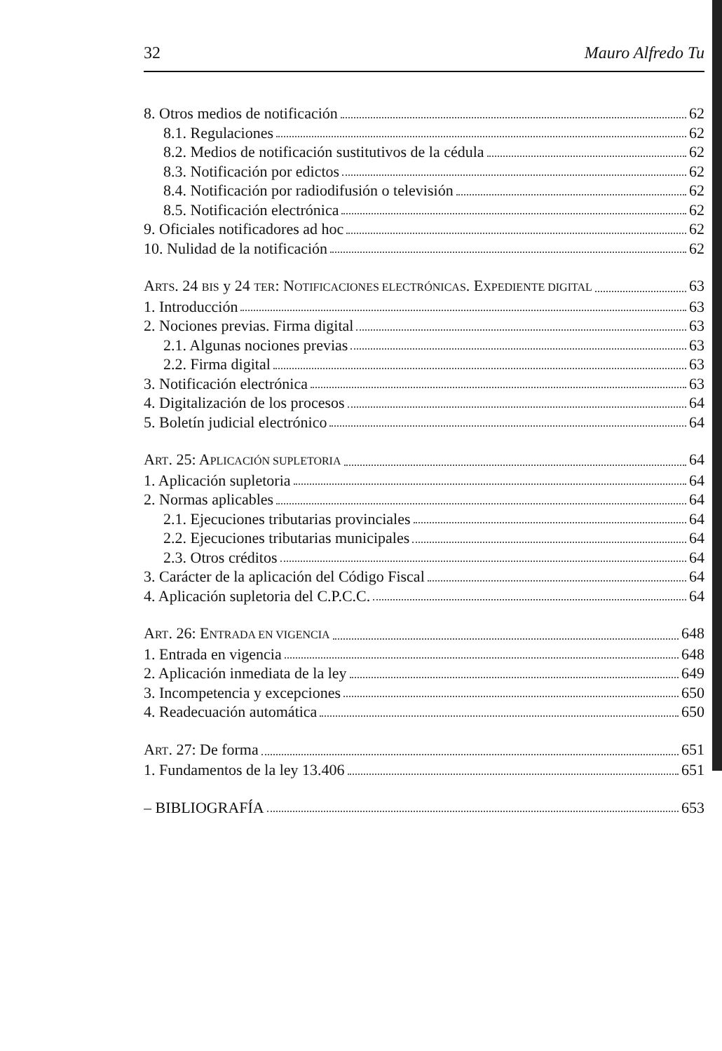32 Mauro Alfredo Tu
8. Otros medios de notificación 62
8.1. Regulaciones 62
8.2. Medios de notificación sustitutivos de la cédula 62
8.3. Notificación por edictos 62
8.4. Notificación por radiodifusión o televisión 62
8.5. Notificación electrónica 62
9. Oficiales notificadores ad hoc 62
10. Nulidad de la notificación 62
ARTS. 24 BIS y 24 TER: NOTIFICACIONES ELECTRÓNICAS. EXPEDIENTE DIGITAL 63
1. Introducción 63
2. Nociones previas. Firma digital 63
2.1. Algunas nociones previas 63
2.2. Firma digital 63
3. Notificación electrónica 63
4. Digitalización de los procesos 64
5. Boletín judicial electrónico 64
ART. 25: APLICACIÓN SUPLETORIA 64
1. Aplicación supletoria 64
2. Normas aplicables 64
2.1. Ejecuciones tributarias provinciales 64
2.2. Ejecuciones tributarias municipales 64
2.3. Otros créditos 64
3. Carácter de la aplicación del Código Fiscal 64
4. Aplicación supletoria del C.P.C.C. 64
ART. 26: ENTRADA EN VIGENCIA 648
1. Entrada en vigencia 648
2. Aplicación inmediata de la ley 649
3. Incompetencia y excepciones 650
4. Readecuación automática 650
ART. 27: De forma 651
1. Fundamentos de la ley 13.406 651
– BIBLIOGRAFÍA 653